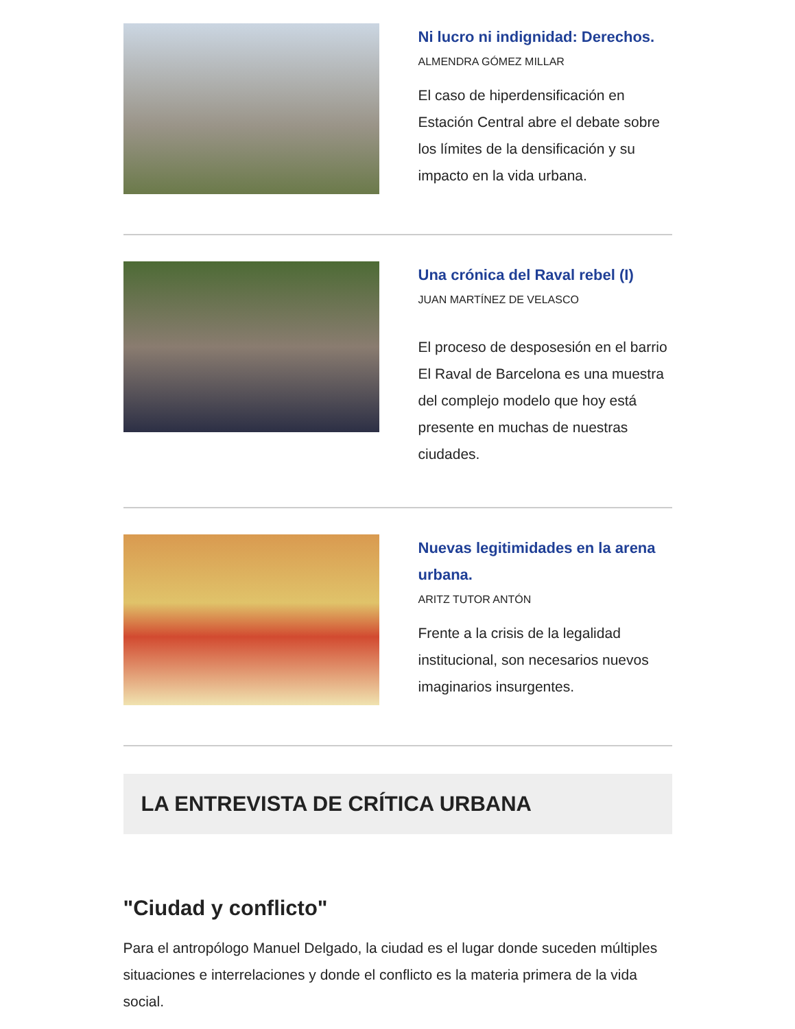Ni lucro ni indignidad: Derechos.
ALMENDRA GÓMEZ MILLAR
El caso de hiperdensificación en Estación Central abre el debate sobre los límites de la densificación y su impacto en la vida urbana.
Una crónica del Raval rebel (I)
JUAN MARTÍNEZ DE VELASCO
El proceso de desposesión en el barrio El Raval de Barcelona es una muestra del complejo modelo que hoy está presente en muchas de nuestras ciudades.
Nuevas legitimidades en la arena urbana.
ARITZ TUTOR ANTÓN
Frente a la crisis de la legalidad institucional, son necesarios nuevos imaginarios insurgentes.
LA ENTREVISTA DE CRÍTICA URBANA
"Ciudad y conflicto"
Para el antropólogo Manuel Delgado, la ciudad es el lugar donde suceden múltiples situaciones e interrelaciones y donde el conflicto es la materia primera de la vida social.